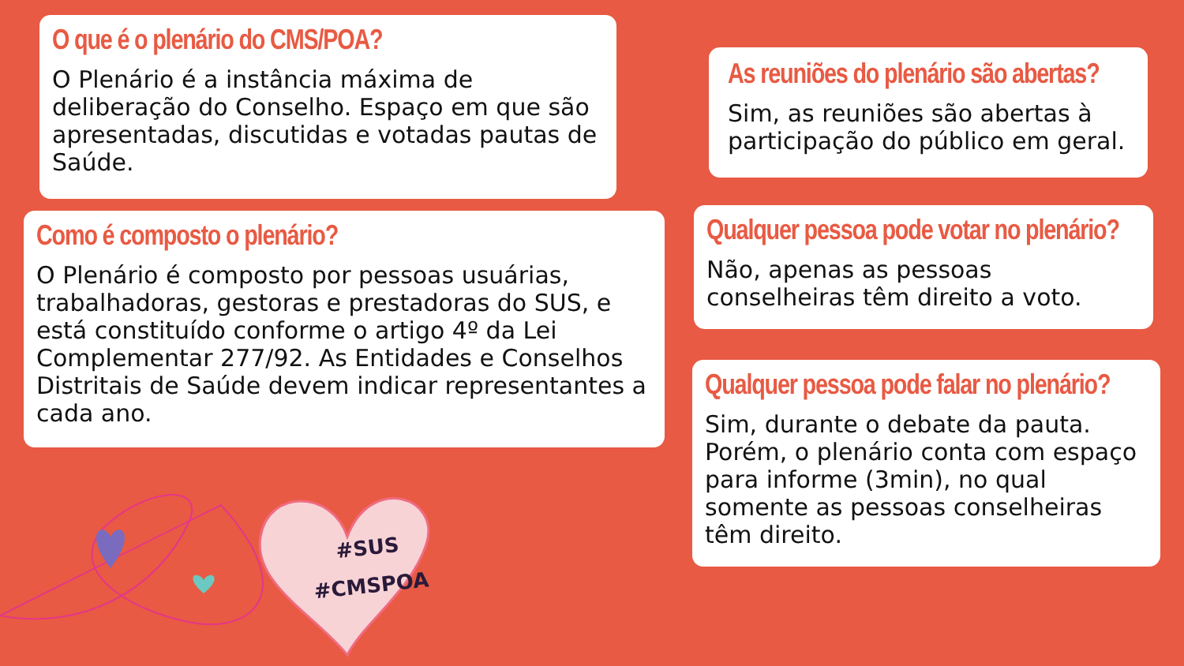O que é o plenário do CMS/POA?
O Plenário é a instância máxima de deliberação do Conselho. Espaço em que são apresentadas, discutidas e votadas pautas de Saúde.
Como é composto o plenário?
O Plenário é composto por pessoas usuárias, trabalhadoras, gestoras e prestadoras do SUS, e está constituído conforme o artigo 4º da Lei Complementar 277/92. As Entidades e Conselhos Distritais de Saúde devem indicar representantes a cada ano.
As reuniões do plenário são abertas?
Sim, as reuniões são abertas à participação do público em geral.
Qualquer pessoa pode votar no plenário?
Não, apenas as pessoas conselheiras têm direito a voto.
Qualquer pessoa pode falar no plenário?
Sim, durante o debate da pauta. Porém, o plenário conta com espaço para informe (3min), no qual somente as pessoas conselheiras têm direito.
#SUS
#CMSPOA